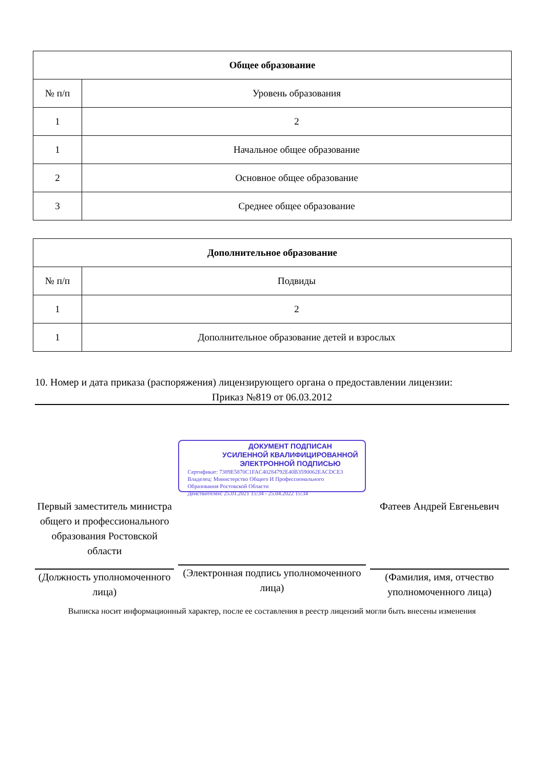| Общее образование | |
| --- | --- |
| № п/п | Уровень образования |
| 1 | 2 |
| 1 | Начальное общее образование |
| 2 | Основное общее образование |
| 3 | Среднее общее образование |
| Дополнительное образование | |
| --- | --- |
| № п/п | Подвиды |
| 1 | 2 |
| 1 | Дополнительное образование детей и взрослых |
10. Номер и дата приказа (распоряжения) лицензирующего органа о предоставлении лицензии:
Приказ №819 от 06.03.2012
Первый заместитель министра общего и профессионального образования Ростовской области
(Должность уполномоченного лица)
ДОКУМЕНТ ПОДПИСАН
УСИЛЕННОЙ КВАЛИФИЦИРОВАННОЙ
ЭЛЕКТРОННОЙ ПОДПИСЬЮ
Сертификат: 7389E5870C1FAC40284792E40B3590062EACDCE3
Владелец: Министерство Общего И Профессионального
Образования Ростовской Области
Действителен: 25.01.2021 15:34 - 25.04.2022 15:34
(Электронная подпись уполномоченного лица)
Фатеев Андрей Евгеньевич
(Фамилия, имя, отчество уполномоченного лица)
Выписка носит информационный характер, после ее составления в реестр лицензий могли быть внесены изменения